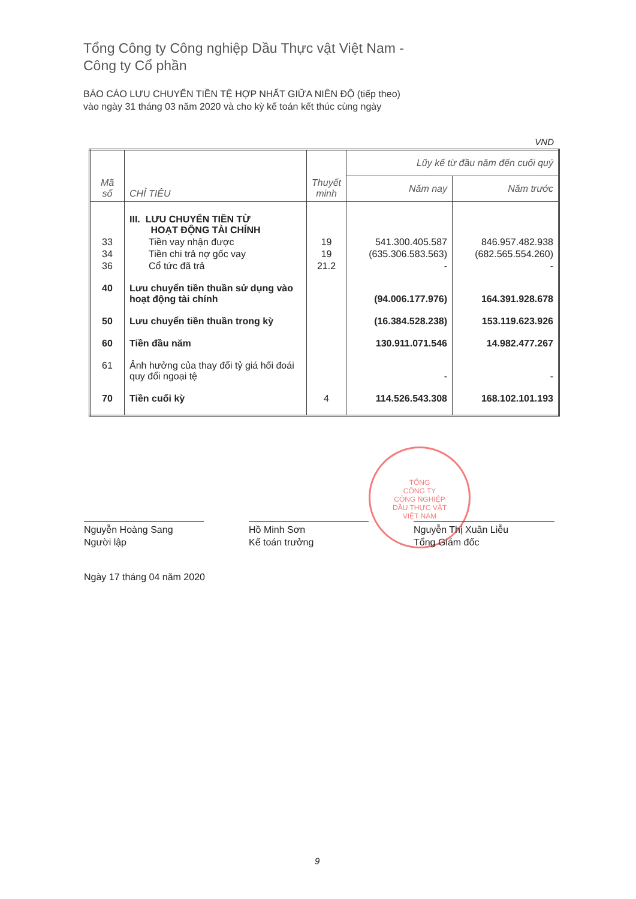Tổng Công ty Công nghiệp Dầu Thực vật Việt Nam -
Công ty Cổ phần
BÁO CÁO LƯU CHUYỂN TIỀN TỆ HỢP NHẤT GIỮA NIÊN ĐỘ (tiếp theo)
vào ngày 31 tháng 03 năm 2020 và cho kỳ kế toán kết thúc cùng ngày
VND
| Mã số | CHỈ TIÊU | Thuyết minh | Lũy kế từ đầu năm đến cuối quý | |
| --- | --- | --- | --- | --- |
| | | | Năm nay | Năm trước |
| | III. LƯU CHUYỂN TIỀN TỪ HOẠT ĐỘNG TÀI CHÍNH | | | |
| 33 | Tiền vay nhận được | 19 | 541.300.405.587 | 846.957.482.938 |
| 34 | Tiền chi trả nợ gốc vay | 19 | (635.306.583.563) | (682.565.554.260) |
| 36 | Cổ tức đã trả | 21.2 | - | - |
| 40 | Lưu chuyển tiền thuần sử dụng vào hoạt động tài chính | | (94.006.177.976) | 164.391.928.678 |
| 50 | Lưu chuyển tiền thuần trong kỳ | | (16.384.528.238) | 153.119.623.926 |
| 60 | Tiền đầu năm | | 130.911.071.546 | 14.982.477.267 |
| 61 | Ảnh hưởng của thay đổi tỷ giá hối đoái quy đổi ngoại tệ | | - | - |
| 70 | Tiền cuối kỳ | 4 | 114.526.543.308 | 168.102.101.193 |
TỔNG
CÔNG TY
CÔNG NGHIỆP
DẦU THỰC VẬT
VIỆT NAM
Nguyễn Hoàng Sang
Người lập
Hồ Minh Sơn
Kế toán trưởng
Nguyễn Thị Xuân Liễu
Tổng Giám đốc
Ngày 17 tháng 04 năm 2020
9